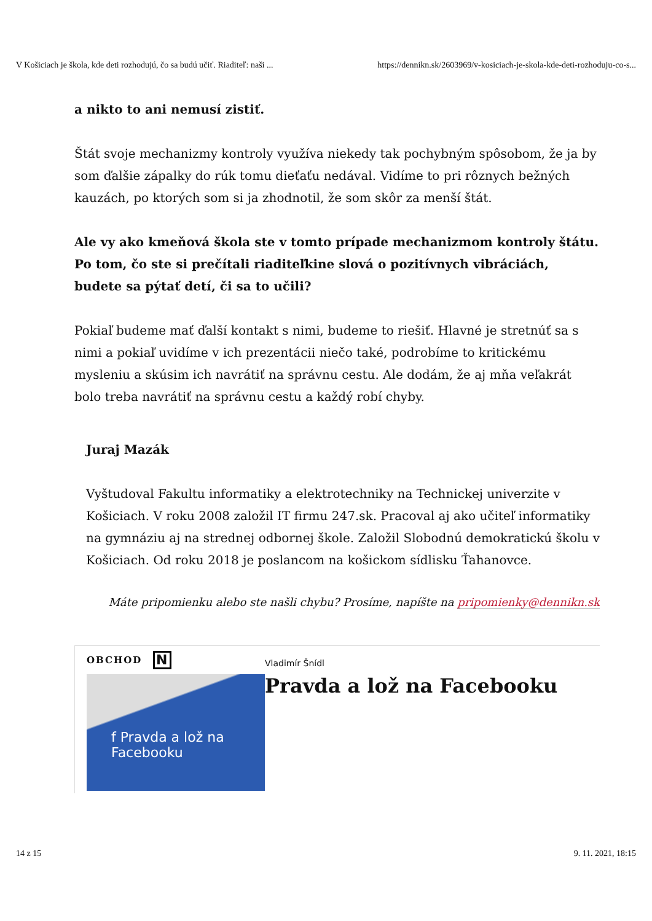V Košiciach je škola, kde deti rozhodujú, čo sa budú učiť. Riaditeľ: naši ... https://dennikn.sk/2603969/v-kosiciach-je-skola-kde-deti-rozhoduju-co-s...
a nikto to ani nemusí zistiť.
Štát svoje mechanizmy kontroly využíva niekedy tak pochybným spôsobom, že ja by som ďalšie zápalky do rúk tomu dieťaťu nedával. Vidíme to pri rôznych bežných kauzách, po ktorých som si ja zhodnotil, že som skôr za menší štát.
Ale vy ako kmeňová škola ste v tomto prípade mechanizmom kontroly štátu. Po tom, čo ste si prečítali riaditeľkine slová o pozitívnych vibráciách, budete sa pýtať detí, či sa to učili?
Pokiaľ budeme mať ďalší kontakt s nimi, budeme to riešiť. Hlavné je stretnúť sa s nimi a pokiaľ uvidíme v ich prezentácii niečo také, podrobíme to kritickému mysleniu a skúsim ich navrátiť na správnu cestu. Ale dodám, že aj mňa veľakrát bolo treba navrátiť na správnu cestu a každý robí chyby.
Juraj Mazák
Vyštudoval Fakultu informatiky a elektrotechniky na Technickej univerzite v Košiciach. V roku 2008 založil IT firmu 247.sk. Pracoval aj ako učiteľ informatiky na gymnáziu aj na strednej odbornej škole. Založil Slobodnú demokratickú školu v Košiciach. Od roku 2018 je poslancom na košickom sídlisku Ťahanovce.
Máte pripomienku alebo ste našli chybu? Prosíme, napíšte na pripomienky@dennikn.sk
OBCHOD N
f Pravda a lož na Facebooku
Vladimír Šnídl
Pravda a lož na Facebooku
14 z 15 9. 11. 2021, 18:15